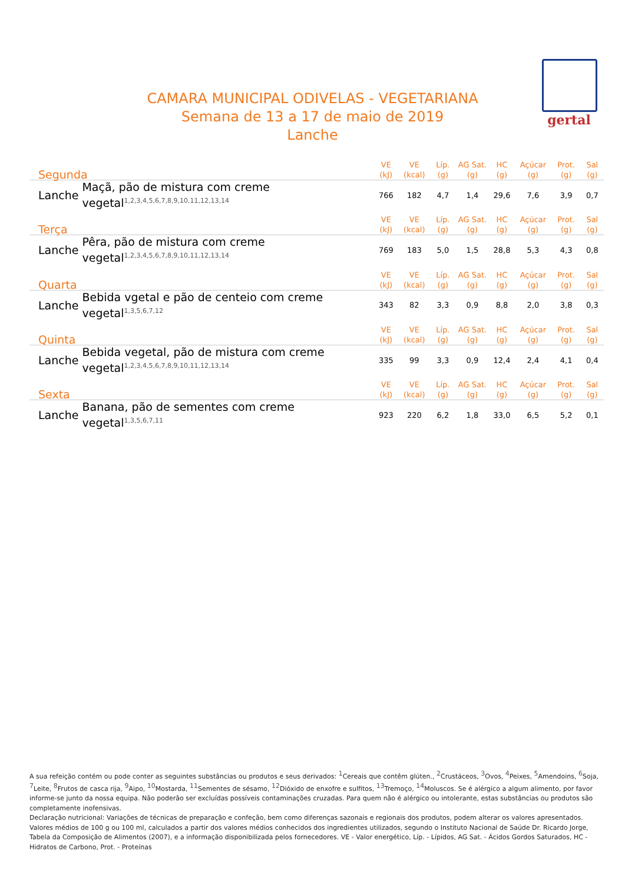gertal
CAMARA MUNICIPAL ODIVELAS - VEGETARIANA
Semana de 13 a 17 de maio de 2019
Lanche
| Segunda | | VE (kJ) | VE (kcal) | Líp. (g) | AG Sat. (g) | HC (g) | Açúcar (g) | Prot. (g) | Sal (g) |
| --- | --- | --- | --- | --- | --- | --- | --- | --- | --- |
| Lanche | Maçã, pão de mistura com creme vegetal<sup>1,2,3,4,5,6,7,8,9,10,11,12,13,14</sup> | 766 | 182 | 4,7 | 1,4 | 29,6 | 7,6 | 3,9 | 0,7 |
| Terça | | VE (kJ) | VE (kcal) | Líp. (g) | AG Sat. (g) | HC (g) | Açúcar (g) | Prot. (g) | Sal (g) |
| Lanche | Pêra, pão de mistura com creme vegetal<sup>1,2,3,4,5,6,7,8,9,10,11,12,13,14</sup> | 769 | 183 | 5,0 | 1,5 | 28,8 | 5,3 | 4,3 | 0,8 |
| Quarta | | VE (kJ) | VE (kcal) | Líp. (g) | AG Sat. (g) | HC (g) | Açúcar (g) | Prot. (g) | Sal (g) |
| Lanche | Bebida vgetal e pão de centeio com creme vegetal<sup>1,3,5,6,7,12</sup> | 343 | 82 | 3,3 | 0,9 | 8,8 | 2,0 | 3,8 | 0,3 |
| Quinta | | VE (kJ) | VE (kcal) | Líp. (g) | AG Sat. (g) | HC (g) | Açúcar (g) | Prot. (g) | Sal (g) |
| Lanche | Bebida vegetal, pão de mistura com creme vegetal<sup>1,2,3,4,5,6,7,8,9,10,11,12,13,14</sup> | 335 | 99 | 3,3 | 0,9 | 12,4 | 2,4 | 4,1 | 0,4 |
| Sexta | | VE (kJ) | VE (kcal) | Líp. (g) | AG Sat. (g) | HC (g) | Açúcar (g) | Prot. (g) | Sal (g) |
| Lanche | Banana, pão de sementes com creme vegetal<sup>1,3,5,6,7,11</sup> | 923 | 220 | 6,2 | 1,8 | 33,0 | 6,5 | 5,2 | 0,1 |
A sua refeição contém ou pode conter as seguintes substâncias ou produtos e seus derivados: <sup>1</sup>Cereais que contêm glúten., <sup>2</sup>Crustáceos, <sup>3</sup>Ovos, <sup>4</sup>Peixes, <sup>5</sup>Amendoins, <sup>6</sup>Soja, <sup>7</sup>Leite, <sup>8</sup>Frutos de casca rija, <sup>9</sup>Aipo, <sup>10</sup>Mostarda, <sup>11</sup>Sementes de sésamo, <sup>12</sup>Dióxido de enxofre e sulfitos, <sup>13</sup>Tremoço, <sup>14</sup>Moluscos. Se é alérgico a algum alimento, por favor informe-se junto da nossa equipa. Não poderão ser excluídas possíveis contaminações cruzadas. Para quem não é alérgico ou intolerante, estas substâncias ou produtos são completamente inofensivas.
Declaração nutricional: Variações de técnicas de preparação e confeção, bem como diferenças sazonais e regionais dos produtos, podem alterar os valores apresentados. Valores médios de 100 g ou 100 ml, calculados a partir dos valores médios conhecidos dos ingredientes utilizados, segundo o Instituto Nacional de Saúde Dr. Ricardo Jorge, Tabela da Composição de Alimentos (2007), e a informação disponibilizada pelos fornecedores. VE - Valor energético, Líp. - Lípidos, AG Sat. - Ácidos Gordos Saturados, HC - Hidratos de Carbono, Prot. - Proteínas